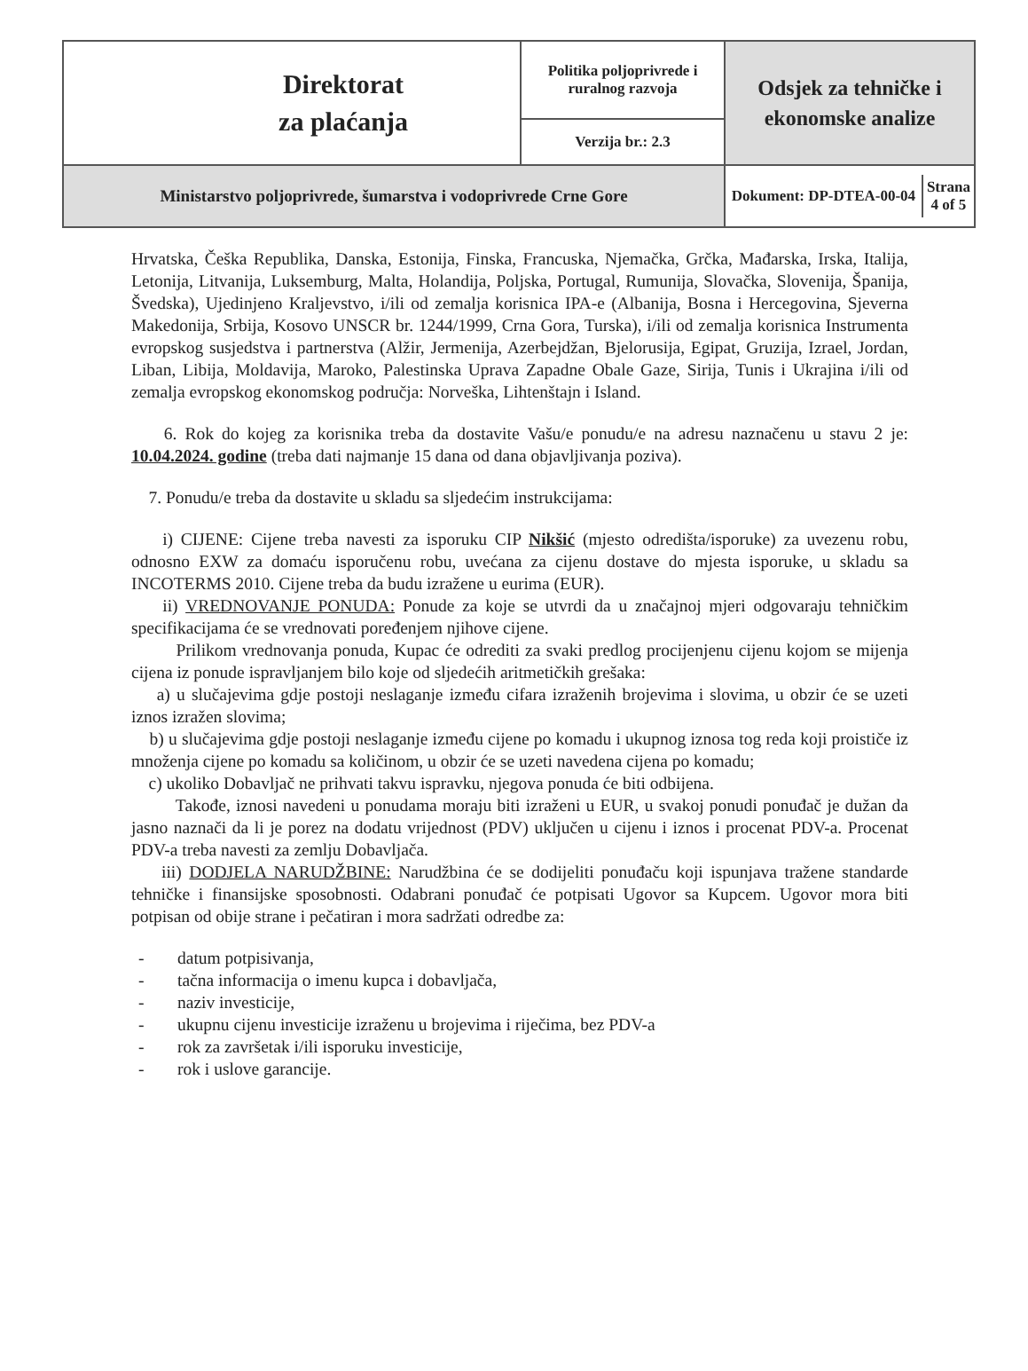| Direktorat za plaćanja | Politika poljoprivrede i ruralnog razvoja | Odsjek za tehničke i ekonomske analize |
| | Verzija br.: 2.3 | |
| Ministarstvo poljoprivrede, šumarstva i vodoprivrede Crne Gore | | / Dokument: DP-DTEA-00-04 / Strana 4 of 5 / |
Hrvatska, Češka Republika, Danska, Estonija, Finska, Francuska, Njemačka, Grčka, Mađarska, Irska, Italija, Letonija, Litvanija, Luksemburg, Malta, Holandija, Poljska, Portugal, Rumunija, Slovačka, Slovenija, Španija, Švedska), Ujedinjeno Kraljevstvo, i/ili od zemalja korisnica IPA-e (Albanija, Bosna i Hercegovina, Sjeverna Makedonija, Srbija, Kosovo UNSCR br. 1244/1999, Crna Gora, Turska), i/ili od zemalja korisnica Instrumenta evropskog susjedstva i partnerstva (Alžir, Jermenija, Azerbejdžan, Bjelorusija, Egipat, Gruzija, Izrael, Jordan, Liban, Libija, Moldavija, Maroko, Palestinska Uprava Zapadne Obale Gaze, Sirija, Tunis i Ukrajina i/ili od zemalja evropskog ekonomskog područja: Norveška, Lihtenštajn i Island.
6. Rok do kojeg za korisnika treba da dostavite Vašu/e ponudu/e na adresu naznačenu u stavu 2 je: 10.04.2024. godine (treba dati najmanje 15 dana od dana objavljivanja poziva).
7. Ponudu/e treba da dostavite u skladu sa sljedećim instrukcijama:
i) CIJENE: Cijene treba navesti za isporuku CIP Nikšić (mjesto odredišta/isporuke) za uvezenu robu, odnosno EXW za domaću isporučenu robu, uvećana za cijenu dostave do mjesta isporuke, u skladu sa INCOTERMS 2010. Cijene treba da budu izražene u eurima (EUR).
ii) VREDNOVANJE PONUDA: Ponude za koje se utvrdi da u značajnoj mjeri odgovaraju tehničkim specifikacijama će se vrednovati poređenjem njihove cijene.
Prilikom vrednovanja ponuda, Kupac će odrediti za svaki predlog procijenjenu cijenu kojom se mijenja cijena iz ponude ispravljanjem bilo koje od sljedećih aritmetičkih grešaka:
a) u slučajevima gdje postoji neslaganje između cifara izraženih brojevima i slovima, u obzir će se uzeti iznos izražen slovima;
b) u slučajevima gdje postoji neslaganje između cijene po komadu i ukupnog iznosa tog reda koji proističe iz množenja cijene po komadu sa količinom, u obzir će se uzeti navedena cijena po komadu;
c) ukoliko Dobavljač ne prihvati takvu ispravku, njegova ponuda će biti odbijena.
Takođe, iznosi navedeni u ponudama moraju biti izraženi u EUR, u svakoj ponudi ponuđač je dužan da jasno naznači da li je porez na dodatu vrijednost (PDV) uključen u cijenu i iznos i procenat PDV-a. Procenat PDV-a treba navesti za zemlju Dobavljača.
iii) DODJELA NARUDŽBINE: Narudžbina će se dodijeliti ponuđaču koji ispunjava tražene standarde tehničke i finansijske sposobnosti. Odabrani ponuđač će potpisati Ugovor sa Kupcem. Ugovor mora biti potpisan od obije strane i pečatiran i mora sadržati odredbe za:
- datum potpisivanja,
- tačna informacija o imenu kupca i dobavljača,
- naziv investicije,
- ukupnu cijenu investicije izraženu u brojevima i riječima, bez PDV-a
- rok za završetak i/ili isporuku investicije,
- rok i uslove garancije.